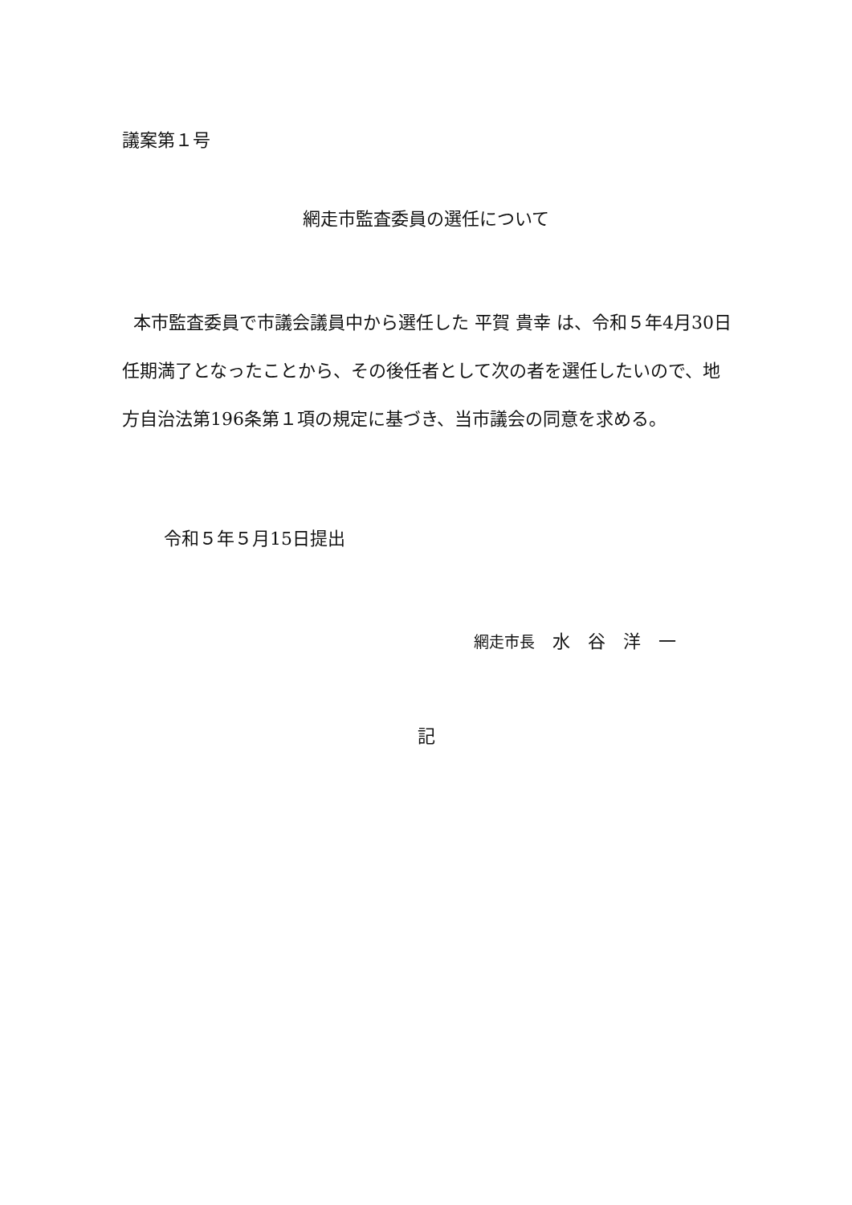議案第１号
網走市監査委員の選任について
本市監査委員で市議会議員中から選任した 平賀 貴幸 は、令和５年4月30日任期満了となったことから、その後任者として次の者を選任したいので、地方自治法第196条第１項の規定に基づき、当市議会の同意を求める。
令和５年５月15日提出
網走市長　水　谷　洋　一
記